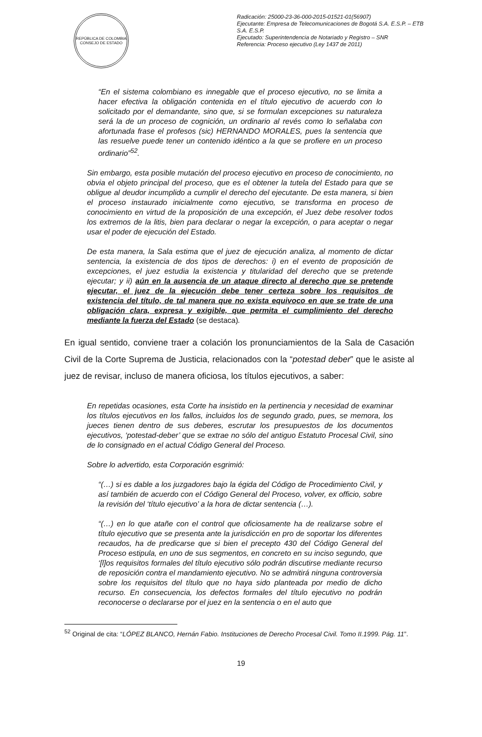REPÚBLICA DE COLOMBIA
CONSEJO DE ESTADO
Radicación: 25000-23-36-000-2015-01521-01(56907)
Ejecutante: Empresa de Telecomunicaciones de Bogotá S.A. E.S.P. – ETB S.A. E.S.P.
Ejecutado: Superintendencia de Notariado y Registro – SNR
Referencia: Proceso ejecutivo (Ley 1437 de 2011)
“En el sistema colombiano es innegable que el proceso ejecutivo, no se limita a hacer efectiva la obligación contenida en el título ejecutivo de acuerdo con lo solicitado por el demandante, sino que, si se formulan excepciones su naturaleza será la de un proceso de cognición, un ordinario al revés como lo señalaba con afortunada frase el profesos (sic) HERNANDO MORALES, pues la sentencia que las resuelve puede tener un contenido idéntico a la que se profiere en un proceso ordinario”<sup>52</sup>.
Sin embargo, esta posible mutación del proceso ejecutivo en proceso de conocimiento, no obvia el objeto principal del proceso, que es el obtener la tutela del Estado para que se obligue al deudor incumplido a cumplir el derecho del ejecutante. De esta manera, si bien el proceso instaurado inicialmente como ejecutivo, se transforma en proceso de conocimiento en virtud de la proposición de una excepción, el Juez debe resolver todos los extremos de la litis, bien para declarar o negar la excepción, o para aceptar o negar usar el poder de ejecución del Estado.
De esta manera, la Sala estima que el juez de ejecución analiza, al momento de dictar sentencia, la existencia de dos tipos de derechos: i) en el evento de proposición de excepciones, el juez estudia la existencia y titularidad del derecho que se pretende ejecutar; y ii) aún en la ausencia de un ataque directo al derecho que se pretende ejecutar, el juez de la ejecución debe tener certeza sobre los requisitos de existencia del título, de tal manera que no exista equivoco en que se trate de una obligación clara, expresa y exigible, que permita el cumplimiento del derecho mediante la fuerza del Estado (se destaca).
En igual sentido, conviene traer a colación los pronunciamientos de la Sala de Casación Civil de la Corte Suprema de Justicia, relacionados con la “potestad deber” que le asiste al juez de revisar, incluso de manera oficiosa, los títulos ejecutivos, a saber:
En repetidas ocasiones, esta Corte ha insistido en la pertinencia y necesidad de examinar los títulos ejecutivos en los fallos, incluidos los de segundo grado, pues, se memora, los jueces tienen dentro de sus deberes, escrutar los presupuestos de los documentos ejecutivos, ‘potestad-deber’ que se extrae no sólo del antiguo Estatuto Procesal Civil, sino de lo consignado en el actual Código General del Proceso.
Sobre lo advertido, esta Corporación esgrimió:
“(…) si es dable a los juzgadores bajo la égida del Código de Procedimiento Civil, y así también de acuerdo con el Código General del Proceso, volver, ex officio, sobre la revisión del ‘título ejecutivo’ a la hora de dictar sentencia (…).
“(…) en lo que atañe con el control que oficiosamente ha de realizarse sobre el título ejecutivo que se presenta ante la jurisdicción en pro de soportar los diferentes recaudos, ha de predicarse que si bien el precepto 430 del Código General del Proceso estipula, en uno de sus segmentos, en concreto en su inciso segundo, que ‘[l]os requisitos formales del título ejecutivo sólo podrán discutirse mediante recurso de reposición contra el mandamiento ejecutivo. No se admitirá ninguna controversia sobre los requisitos del título que no haya sido planteada por medio de dicho recurso. En consecuencia, los defectos formales del título ejecutivo no podrán reconocerse o declararse por el juez en la sentencia o en el auto que
<sup>52</sup> Original de cita: “LÓPEZ BLANCO, Hernán Fabio. Instituciones de Derecho Procesal Civil. Tomo II.1999. Pág. 11”.
19